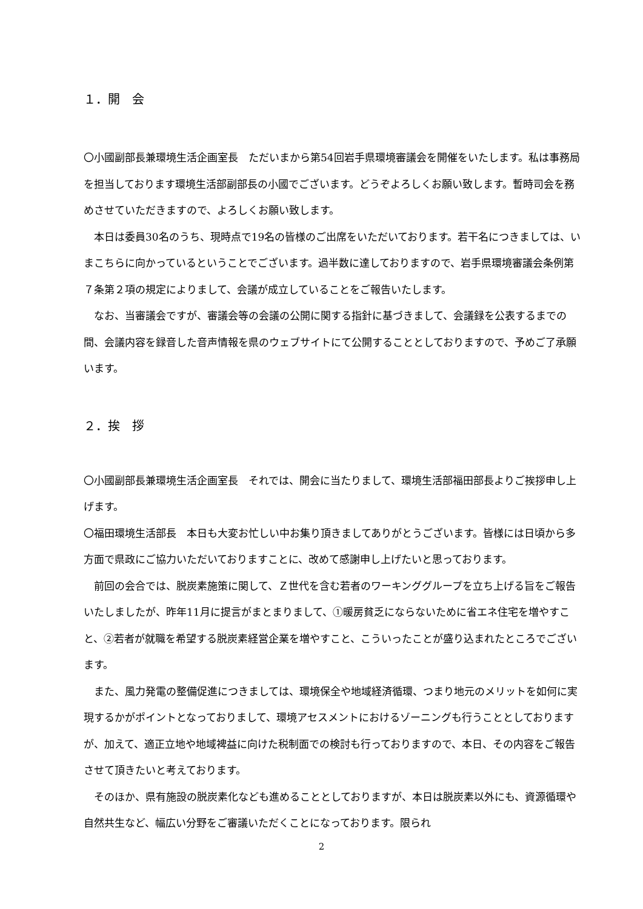１．開　会
〇小國副部長兼環境生活企画室長　ただいまから第54回岩手県環境審議会を開催をいたします。私は事務局を担当しております環境生活部副部長の小國でございます。どうぞよろしくお願い致します。暫時司会を務めさせていただきますので、よろしくお願い致します。
本日は委員30名のうち、現時点で19名の皆様のご出席をいただいております。若干名につきましては、いまこちらに向かっているということでございます。過半数に達しておりますので、岩手県環境審議会条例第７条第２項の規定によりまして、会議が成立していることをご報告いたします。
なお、当審議会ですが、審議会等の会議の公開に関する指針に基づきまして、会議録を公表するまでの間、会議内容を録音した音声情報を県のウェブサイトにて公開することとしておりますので、予めご了承願います。
２．挨　拶
〇小國副部長兼環境生活企画室長　それでは、開会に当たりまして、環境生活部福田部長よりご挨拶申し上げます。
〇福田環境生活部長　本日も大変お忙しい中お集り頂きましてありがとうございます。皆様には日頃から多方面で県政にご協力いただいておりますことに、改めて感謝申し上げたいと思っております。
前回の会合では、脱炭素施策に関して、Ｚ世代を含む若者のワーキンググループを立ち上げる旨をご報告いたしましたが、昨年11月に提言がまとまりまして、①暖房貧乏にならないために省エネ住宅を増やすこと、②若者が就職を希望する脱炭素経営企業を増やすこと、こういったことが盛り込まれたところでございます。
また、風力発電の整備促進につきましては、環境保全や地域経済循環、つまり地元のメリットを如何に実現するかがポイントとなっておりまして、環境アセスメントにおけるゾーニングも行うこととしておりますが、加えて、適正立地や地域裨益に向けた税制面での検討も行っておりますので、本日、その内容をご報告させて頂きたいと考えております。
そのほか、県有施設の脱炭素化なども進めることとしておりますが、本日は脱炭素以外にも、資源循環や自然共生など、幅広い分野をご審議いただくことになっております。限られ
2